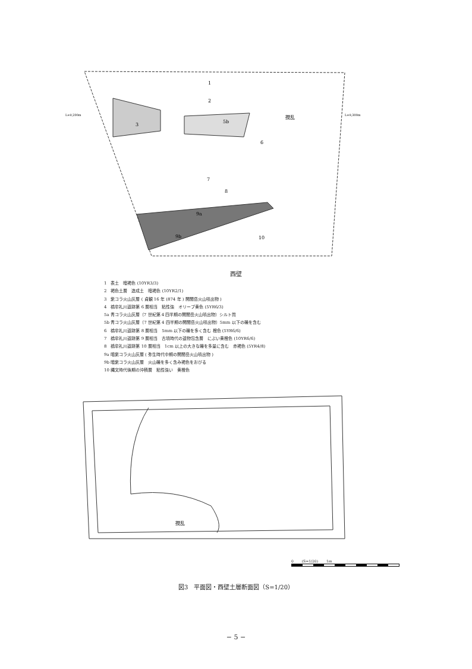1
2
3
5b
撹乱
6
7
8
9a
9b
10
L=9,200m
L=9,300m
西壁
1　表土　暗褐色 (10YR3/3)
2　褐色土層　造成土　暗褐色 (10YR2/1)
3　紫コラ火山灰層 ( 貞観 16 年 (874 年 ) 開聞岳火山噴出物 )
4　橋牟礼川遺跡第 6 層相当　粘性強　オリーブ黄色 (5YR6/3)
5a 青コラ火山灰層（7 世紀第 4 四半期の開聞岳火山噴出物）シルト質
5b 青コラ火山灰層（7 世紀第 4 四半期の開聞岳火山噴出物）5mm 以下の礫を含む
6　橋牟礼川遺跡第 8 層相当　5mm 以下の礫を多く含む 橙色 (5YR6/6)
7　橋牟礼川遺跡第 9 層相当　古墳時代の遺物包含層　にぶい黄橙色 (10YR6/6)
8　橋牟礼川遺跡第 10 層相当　1cm 以上の大きな礫を多量に含む　赤褐色 (5YR4/8)
9a 暗紫コラ火山灰層 ( 弥生時代中期の開聞岳火山噴出物 )
9b 暗紫コラ火山灰層　火山礫を多く含み褐色をおびる
10 縄文時代後期の沖積層　粘性強い　黄橙色
撹乱
0 　　(S=1/20)　　 1m
図3　平面図・西壁土層断面図（S=1/20）
− 5 −